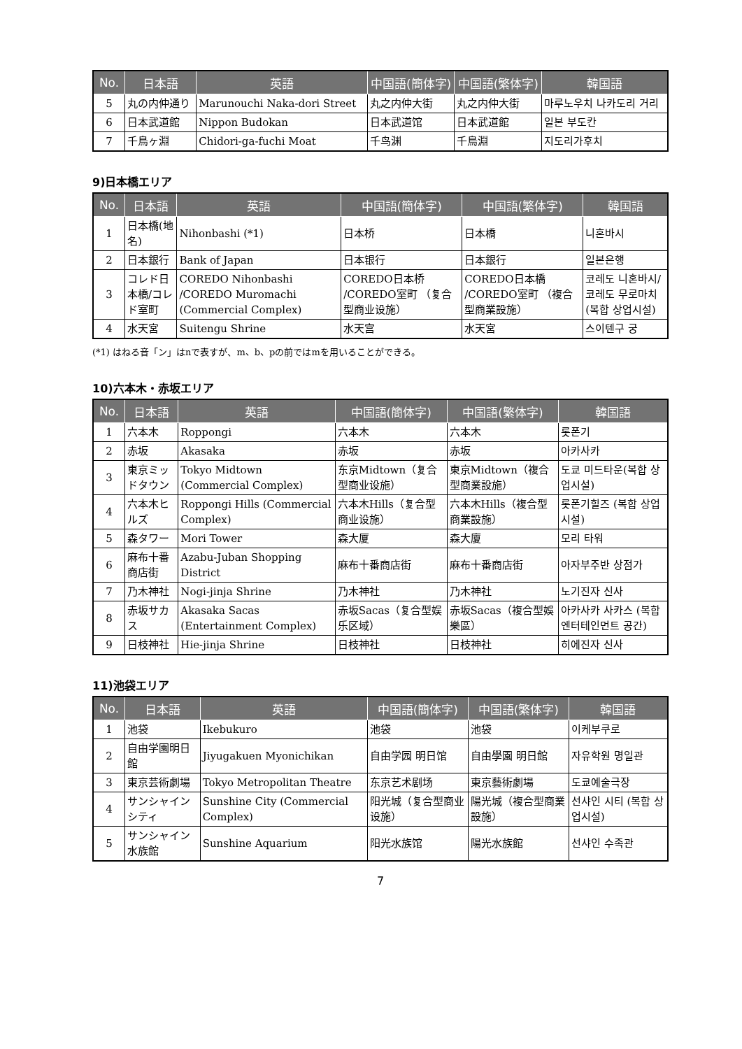| No. | 日本語 | 英語 | 中国語(簡体字) | 中国語(繁体字) | 韓国語 |
| --- | --- | --- | --- | --- | --- |
| 5 | 丸の内仲通り | Marunouchi Naka-dori Street | 丸之内仲大街 | 丸之内仲大街 | 마루노우치 나카도리 거리 |
| 6 | 日本武道館 | Nippon Budokan | 日本武道馆 | 日本武道館 | 일본 부도칸 |
| 7 | 千鳥ヶ淵 | Chidori-ga-fuchi Moat | 千鸟渊 | 千鳥淵 | 지도리가후치 |
9)日本橋エリア
| No. | 日本語 | 英語 | 中国語(簡体字) | 中国語(繁体字) | 韓国語 |
| --- | --- | --- | --- | --- | --- |
| 1 | 日本橋(地名) | Nihonbashi (*1) | 日本桥 | 日本橋 | 니혼바시 |
| 2 | 日本銀行 | Bank of Japan | 日本银行 | 日本銀行 | 일본은행 |
| 3 | コレド日本橋/コレド室町 | COREDO Nihonbashi /COREDO Muromachi (Commercial Complex) | COREDO日本桥 /COREDO室町 （复合型商业设施） | COREDO日本橋 /COREDO室町 （複合型商業設施） | 코레도 니혼바시/ 코레도 무로마치 (복합 상업시설) |
| 4 | 水天宮 | Suitengu Shrine | 水天宫 | 水天宮 | 스이텐구 궁 |
(*1) はねる音「ン」はnで表すが、m、b、pの前ではmを用いることができる。
10)六本木・赤坂エリア
| No. | 日本語 | 英語 | 中国語(簡体字) | 中国語(繁体字) | 韓国語 |
| --- | --- | --- | --- | --- | --- |
| 1 | 六本木 | Roppongi | 六本木 | 六本木 | 롯폰기 |
| 2 | 赤坂 | Akasaka | 赤坂 | 赤坂 | 아카사카 |
| 3 | 東京ミッドタウン | Tokyo Midtown (Commercial Complex) | 东京Midtown（复合型商业设施） | 東京Midtown（複合型商業設施） | 도쿄 미드타운(복합 상업시설) |
| 4 | 六本木ヒルズ | Roppongi Hills (Commercial Complex) | 六本木Hills（复合型商业设施） | 六本木Hills（複合型商業設施） | 롯폰기힐즈 (복합 상업시설) |
| 5 | 森タワー | Mori Tower | 森大厦 | 森大廈 | 모리 타워 |
| 6 | 麻布十番商店街 | Azabu-Juban Shopping District | 麻布十番商店街 | 麻布十番商店街 | 아자부주반 상점가 |
| 7 | 乃木神社 | Nogi-jinja Shrine | 乃木神社 | 乃木神社 | 노기진자 신사 |
| 8 | 赤坂サカス | Akasaka Sacas (Entertainment Complex) | 赤坂Sacas（复合型娱乐区域） | 赤坂Sacas（複合型娛樂區） | 아카사카 사카스 (복합 엔터테인먼트 공간) |
| 9 | 日枝神社 | Hie-jinja Shrine | 日枝神社 | 日枝神社 | 히에진자 신사 |
11)池袋エリア
| No. | 日本語 | 英語 | 中国語(簡体字) | 中国語(繁体字) | 韓国語 |
| --- | --- | --- | --- | --- | --- |
| 1 | 池袋 | Ikebukuro | 池袋 | 池袋 | 이케부쿠로 |
| 2 | 自由学園明日館 | Jiyugakuen Myonichikan | 自由学园 明日馆 | 自由學園 明日館 | 자유학원 명일관 |
| 3 | 東京芸術劇場 | Tokyo Metropolitan Theatre | 东京艺术剧场 | 東京藝術劇場 | 도쿄예술극장 |
| 4 | サンシャインシティ | Sunshine City (Commercial Complex) | 阳光城（复合型商业设施） | 陽光城（複合型商業設施） | 선샤인 시티 (복합 상업시설) |
| 5 | サンシャイン水族館 | Sunshine Aquarium | 阳光水族馆 | 陽光水族館 | 선샤인 수족관 |
7